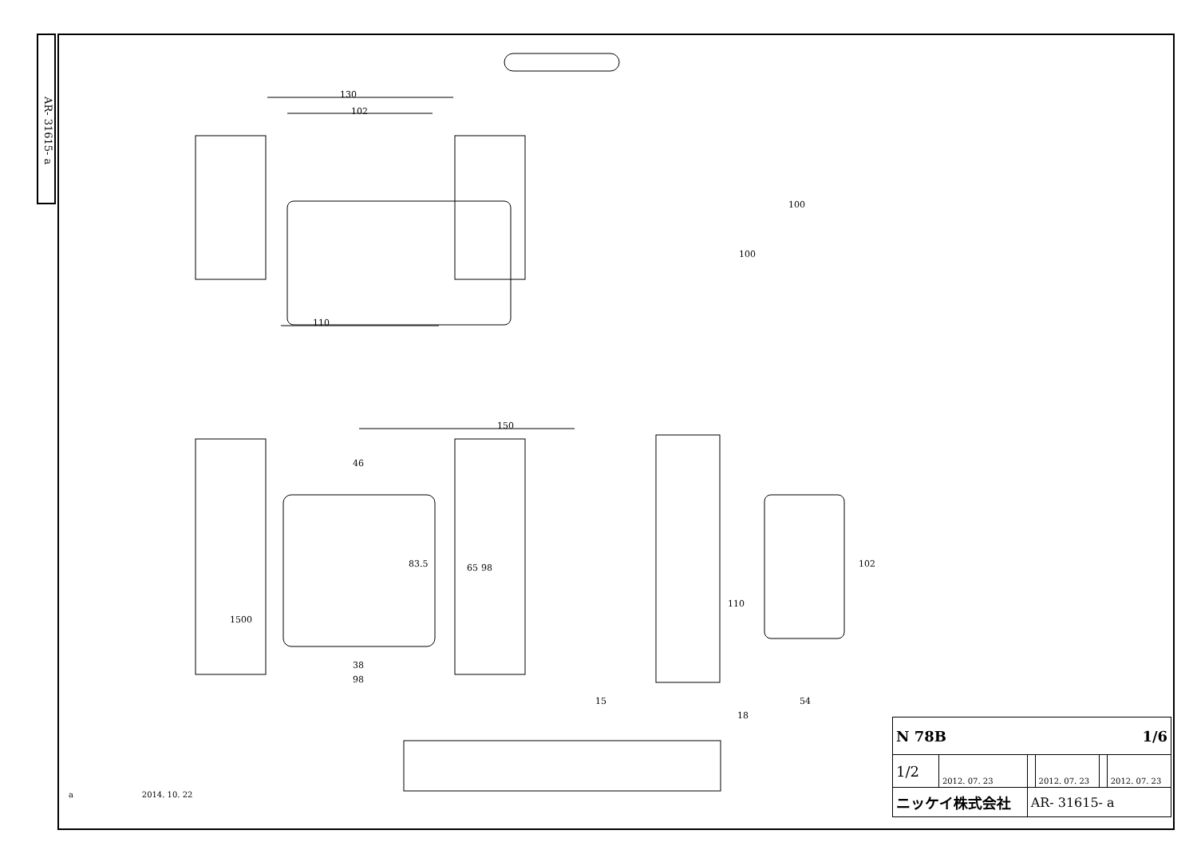AR- 31615- a
130
102
110
100
100
150
46
83.5 65 98
1500
38
98
110
102
15 54
18
a 2014. 10. 22
| N 78B 1/6 | | | | | |
| 1/2 | 2012. 07. 23 | | 2012. 07. 23 | | 2012. 07. 23 |
| ニッケイ株式会社 | | AR- 31615- a | | | |